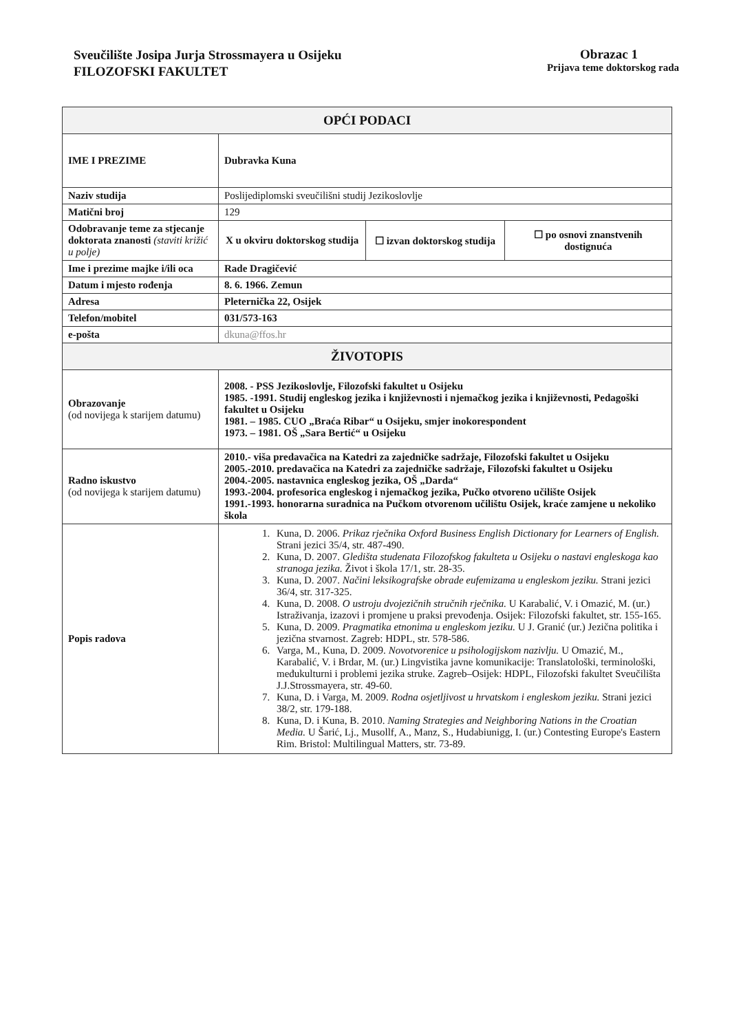Sveučilište Josipa Jurja Strossmayera u Osijeku
FILOZOFSKI FAKULTET
Obrazac 1
Prijava teme doktorskog rada
| OPĆI PODACI | | | |
| --- | --- | --- | --- |
| IME I PREZIME | Dubravka Kuna | | |
| Naziv studija | Poslijediplomski sveučilišni studij Jezikoslovlje | | |
| Matični broj | 129 | | |
| Odobravanje teme za stjecanje doktorata znanosti (staviti križić u polje) | X u okviru doktorskog studija | ☐ izvan doktorskog studija | ☐ po osnovi znanstvenih dostignuća |
| Ime i prezime majke i/ili oca | Rade Dragičević | | |
| Datum i mjesto rođenja | 8. 6. 1966. Zemun | | |
| Adresa | Pleternička 22, Osijek | | |
| Telefon/mobitel | 031/573-163 | | |
| e-pošta | dkuna@ffos.hr | | |
| ŽIVOTOPIS | | | |
| Obrazovanje (od novijega k starijem datumu) | 2008. - PSS Jezikoslovlje, Filozofski fakultet u Osijeku 1985. -1991. Studij engleskog jezika i književnosti i njemačkog jezika i književnosti, Pedagoški fakultet u Osijeku 1981. – 1985. CUO „Braća Ribar“ u Osijeku, smjer inokorespondent 1973. – 1981. OŠ „Sara Bertić“ u Osijeku | | |
| Radno iskustvo (od novijega k starijem datumu) | 2010.- viša predavačica na Katedri za zajedničke sadržaje, Filozofski fakultet u Osijeku 2005.-2010. predavačica na Katedri za zajedničke sadržaje, Filozofski fakultet u Osijeku 2004.-2005. nastavnica engleskog jezika, OŠ „Darda“ 1993.-2004. profesorica engleskog i njemačkog jezika, Pučko otvoreno učilište Osijek 1991.-1993. honorarna suradnica na Pučkom otvorenom učilištu Osijek, kraće zamjene u nekoliko škola | | |
| Popis radova | 1. Kuna, D. 2006. Prikaz rječnika Oxford Business English Dictionary for Learners of English. Strani jezici 35/4, str. 487-490. 2. Kuna, D. 2007. Gledišta studenata Filozofskog fakulteta u Osijeku o nastavi engleskoga kao stranoga jezika. Život i škola 17/1, str. 28-35. 3. Kuna, D. 2007. Načini leksikografske obrade eufemizama u engleskom jeziku. Strani jezici 36/4, str. 317-325. 4. Kuna, D. 2008. O ustroju dvojezičnih stručnih rječnika. U Karabalić, V. i Omazić, M. (ur.) Istraživanja, izazovi i promjene u praksi prevođenja. Osijek: Filozofski fakultet, str. 155-165. 5. Kuna, D. 2009. Pragmatika etnonima u engleskom jeziku. U J. Granić (ur.) Jezična politika i jezična stvarnost. Zagreb: HDPL, str. 578-586. 6. Varga, M., Kuna, D. 2009. Novotvorenice u psihologijskom nazivlju. U Omazić, M., Karabalić, V. i Brdar, M. (ur.) Lingvistika javne komunikacije: Translatološki, terminološki, međukulturni i problemi jezika struke. Zagreb–Osijek: HDPL, Filozofski fakultet Sveučilišta J.J.Strossmayera, str. 49-60. 7. Kuna, D. i Varga, M. 2009. Rodna osjetljivost u hrvatskom i engleskom jeziku. Strani jezici 38/2, str. 179-188. 8. Kuna, D. i Kuna, B. 2010. Naming Strategies and Neighboring Nations in the Croatian Media. U Šarić, Lj., Musollf, A., Manz, S., Hudabiunigg, I. (ur.) Contesting Europe's Eastern Rim. Bristol: Multilingual Matters, str. 73-89. | | |